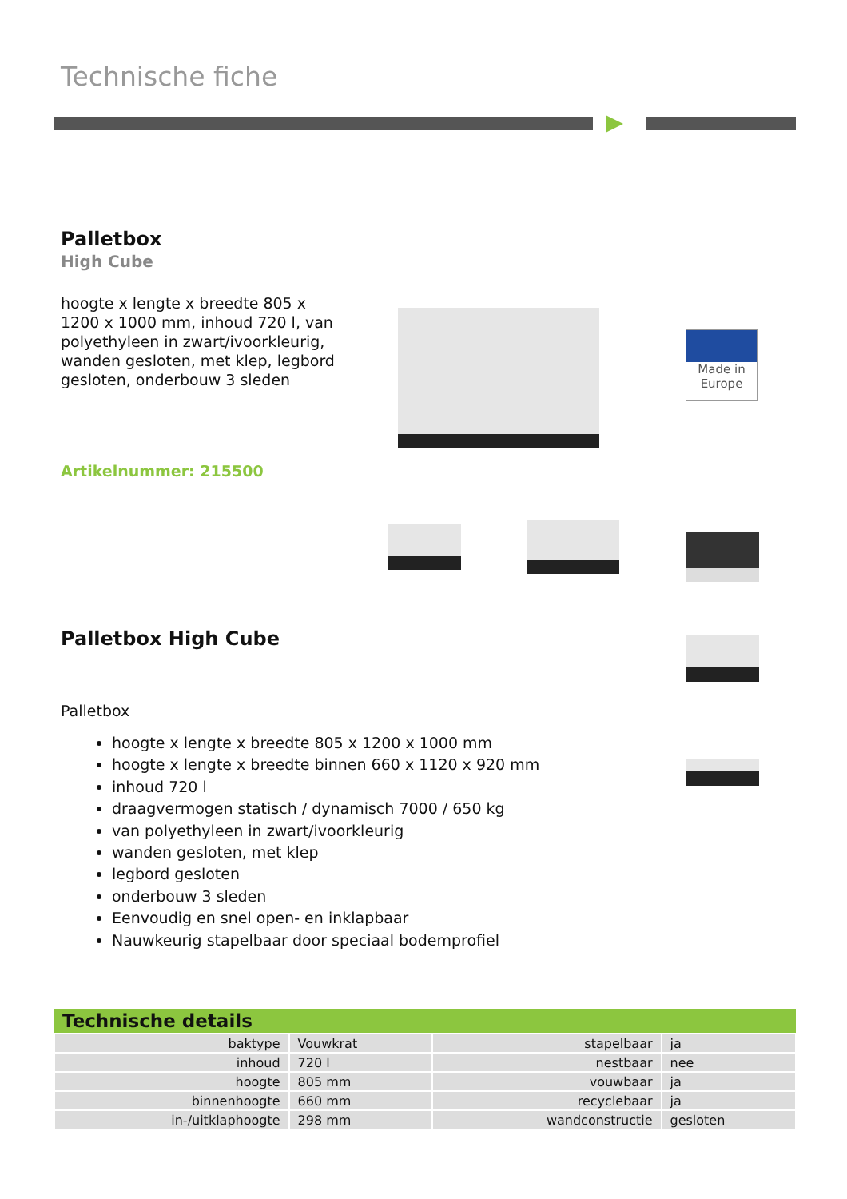Technische fiche
Palletbox
High Cube
hoogte x lengte x breedte 805 x 1200 x 1000 mm, inhoud 720 l, van polyethyleen in zwart/ivoorkleurig, wanden gesloten, met klep, legbord gesloten, onderbouw 3 sleden
Artikelnummer: 215500
Made in
Europe
Palletbox High Cube
Palletbox
hoogte x lengte x breedte 805 x 1200 x 1000 mm
hoogte x lengte x breedte binnen 660 x 1120 x 920 mm
inhoud 720 l
draagvermogen statisch / dynamisch 7000 / 650 kg
van polyethyleen in zwart/ivoorkleurig
wanden gesloten, met klep
legbord gesloten
onderbouw 3 sleden
Eenvoudig en snel open- en inklapbaar
Nauwkeurig stapelbaar door speciaal bodemprofiel
| Technische details | | | |
| --- | --- | --- | --- |
| baktype | Vouwkrat | stapelbaar | ja |
| inhoud | 720 l | nestbaar | nee |
| hoogte | 805 mm | vouwbaar | ja |
| binnenhoogte | 660 mm | recyclebaar | ja |
| in-/uitklaphoogte | 298 mm | wandconstructie | gesloten |